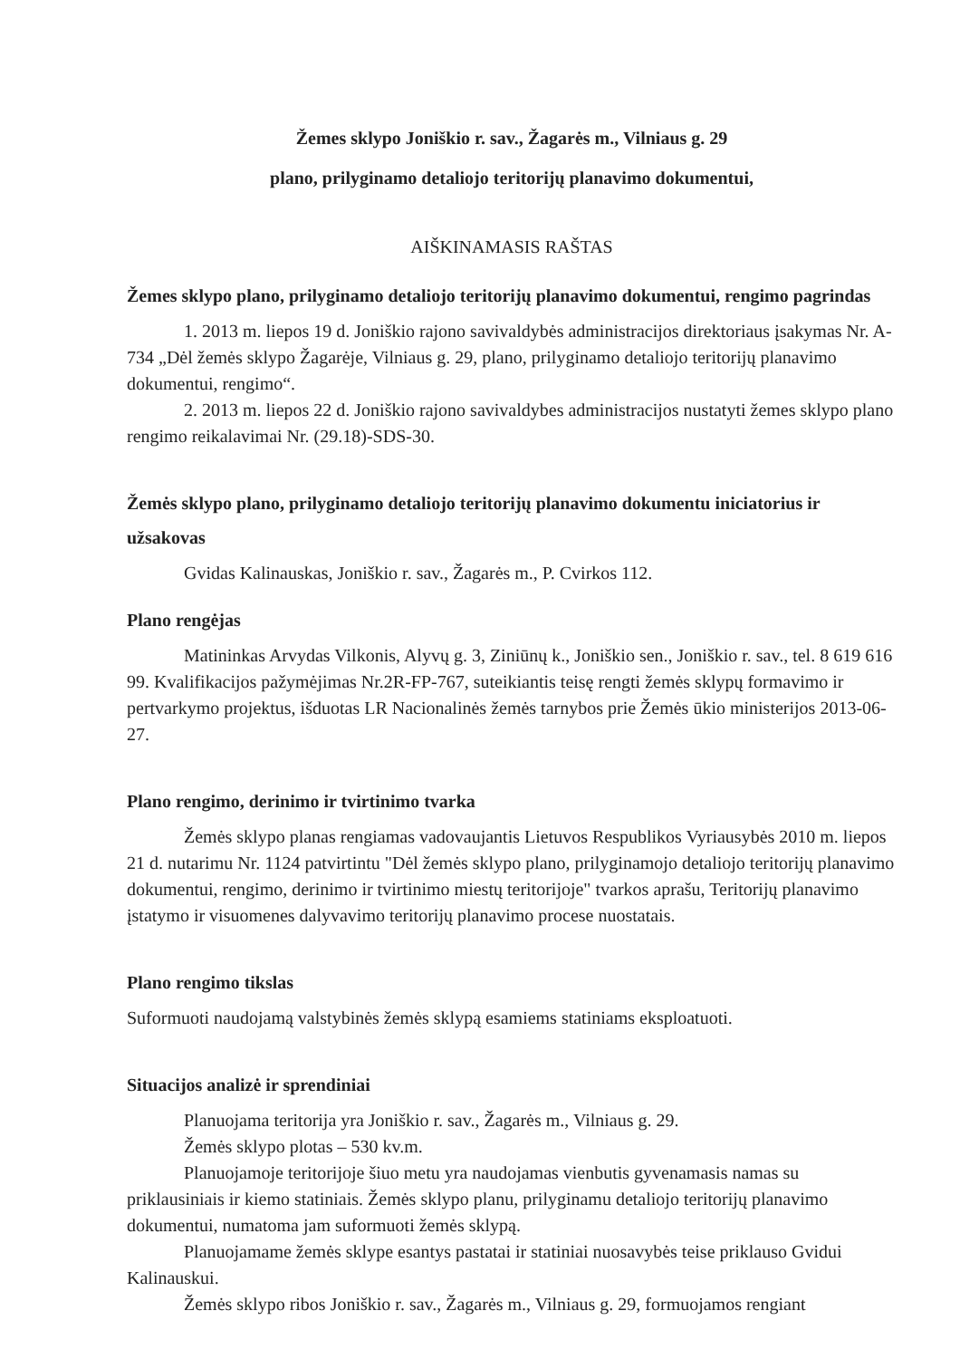Žemes sklypo Joniškio r. sav., Žagarės m., Vilniaus g. 29
plano, prilyginamo detaliojo teritorijų planavimo dokumentui,
AIŠKINAMASIS RAŠTAS
Žemes sklypo plano, prilyginamo detaliojo teritorijų planavimo dokumentui, rengimo pagrindas
1. 2013 m. liepos 19 d. Joniškio rajono savivaldybės administracijos direktoriaus įsakymas Nr. A-734 „Dėl žemės sklypo Žagarėje, Vilniaus g. 29, plano, prilyginamo detaliojo teritorijų planavimo dokumentui, rengimo“.
2. 2013 m. liepos 22 d. Joniškio rajono savivaldybes administracijos nustatyti žemes sklypo plano rengimo reikalavimai Nr. (29.18)-SDS-30.
Žemės sklypo plano, prilyginamo detaliojo teritorijų planavimo dokumentu iniciatorius ir užsakovas
Gvidas Kalinauskas, Joniškio r. sav., Žagarės m., P. Cvirkos 112.
Plano rengėjas
Matininkas Arvydas Vilkonis, Alyvų g. 3, Ziniūnų k., Joniškio sen., Joniškio r. sav., tel. 8 619 616 99. Kvalifikacijos pažymėjimas Nr.2R-FP-767, suteikiantis teisę rengti žemės sklypų formavimo ir pertvarkymo projektus, išduotas LR Nacionalinės žemės tarnybos prie Žemės ūkio ministerijos 2013-06-27.
Plano rengimo, derinimo ir tvirtinimo tvarka
Žemės sklypo planas rengiamas vadovaujantis Lietuvos Respublikos Vyriausybės 2010 m. liepos 21 d. nutarimu Nr. 1124 patvirtintu "Dėl žemės sklypo plano, prilyginamojo detaliojo teritorijų planavimo dokumentui, rengimo, derinimo ir tvirtinimo miestų teritorijoje" tvarkos aprašu, Teritorijų planavimo įstatymo ir visuomenes dalyvavimo teritorijų planavimo procese nuostatais.
Plano rengimo tikslas
Suformuoti naudojamą valstybinės žemės sklypą esamiems statiniams eksploatuoti.
Situacijos analizė ir sprendiniai
Planuojama teritorija yra Joniškio r. sav., Žagarės m., Vilniaus g. 29.
Žemės sklypo plotas – 530 kv.m.
Planuojamoje teritorijoje šiuo metu yra naudojamas vienbutis gyvenamasis namas su priklausiniais ir kiemo statiniais. Žemės sklypo planu, prilyginamu detaliojo teritorijų planavimo dokumentui, numatoma jam suformuoti žemės sklypą.
Planuojamame žemės sklype esantys pastatai ir statiniai nuosavybės teise priklauso Gvidui Kalinauskui.
Žemės sklypo ribos Joniškio r. sav., Žagarės m., Vilniaus g. 29, formuojamos rengiant